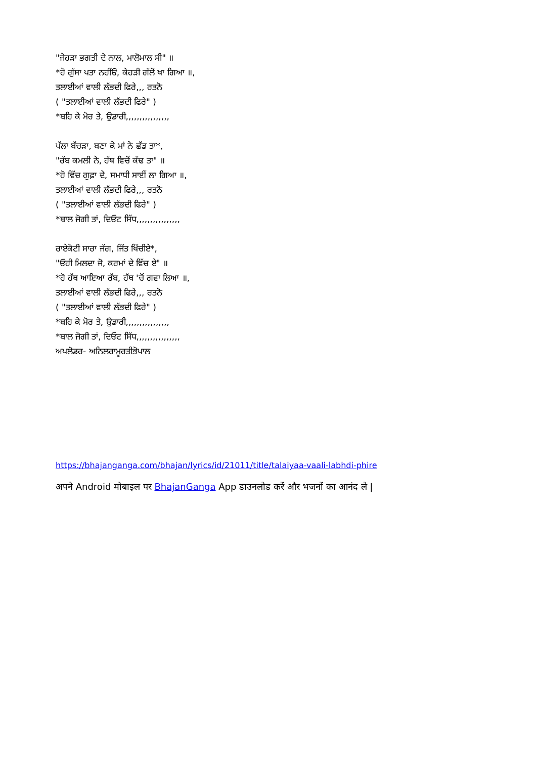"ਜੇਹੜਾ ਭਗਤੀ ਦੇ ਨਾਲ, ਮਾਲੋਮਾਲ ਸੀ" ॥
*ਹੋ ਗੁੱਸਾ ਪਤਾ ਨਹੀਂਓਂ, ਕੇਹੜੀ ਗੱਲੋਂ ਖਾ ਗਿਆ ॥,
ਤਲਾਈਆਂ ਵਾਲੀ ਲੱਭਦੀ ਫਿਰੇ,,, ਰਤਨੋ
( "ਤਲਾਈਆਂ ਵਾਲੀ ਲੱਭਦੀ ਫਿਰੇ" )
*ਬਹਿ ਕੇ ਮੋਰ ਤੇ, ਉਡਾਰੀ,,,,,,,,,,,,,,,,
ਪੱਲਾ ਬੱਚੜਾ, ਬਣਾ ਕੇ ਮਾਂ ਨੇ ਛੱਡ ਤਾ*,
"ਰੱਬ ਕਮਲੀ ਨੇ, ਹੱਥ ਵਿਚੋਂ ਕੱਢ ਤਾ" ॥
*ਹੋ ਵਿੱਚ ਗੁਫ਼ਾ ਦੇ, ਸਮਾਧੀ ਸਾਈਂ ਲਾ ਗਿਆ ॥,
ਤਲਾਈਆਂ ਵਾਲੀ ਲੱਭਦੀ ਫਿਰੇ,,, ਰਤਨੋ
( "ਤਲਾਈਆਂ ਵਾਲੀ ਲੱਭਦੀ ਫਿਰੇ" )
*ਬਾਲ ਜੋਗੀ ਤਾਂ, ਦਿਓਟ ਸਿੱਧ,,,,,,,,,,,,,,,,
ਰਾਏਕੋਟੀ ਸਾਰਾ ਜੱਗ, ਜਿੱਤ ਖਿੱਚੀਏ*,
"ਓਹੀ ਮਿਲਦਾ ਜੋ, ਕਰਮਾਂ ਦੇ ਵਿੱਚ ਏ" ॥
*ਹੋ ਹੱਥ ਆਇਆ ਰੱਬ, ਹੱਥ 'ਚੋਂ ਗਵਾ ਲਿਆ ॥,
ਤਲਾਈਆਂ ਵਾਲੀ ਲੱਭਦੀ ਫਿਰੇ,,, ਰਤਨੋ
( "ਤਲਾਈਆਂ ਵਾਲੀ ਲੱਭਦੀ ਫਿਰੇ" )
*ਬਹਿ ਕੇ ਮੋਰ ਤੇ, ਉਡਾਰੀ,,,,,,,,,,,,,,,,
*ਬਾਲ ਜੋਗੀ ਤਾਂ, ਦਿਓਟ ਸਿੱਧ,,,,,,,,,,,,,,,,
ਅਪਲੋਡਰ- ਅਨਿਲਰਾਮੂਰਤੀਭੋਪਾਲ
https://bhajanganga.com/bhajan/lyrics/id/21011/title/talaiyaa-vaali-labhdi-phire
अपने Android मोबाइल पर BhajanGanga App डाउनलोड करें और भजनों का आनंद ले |